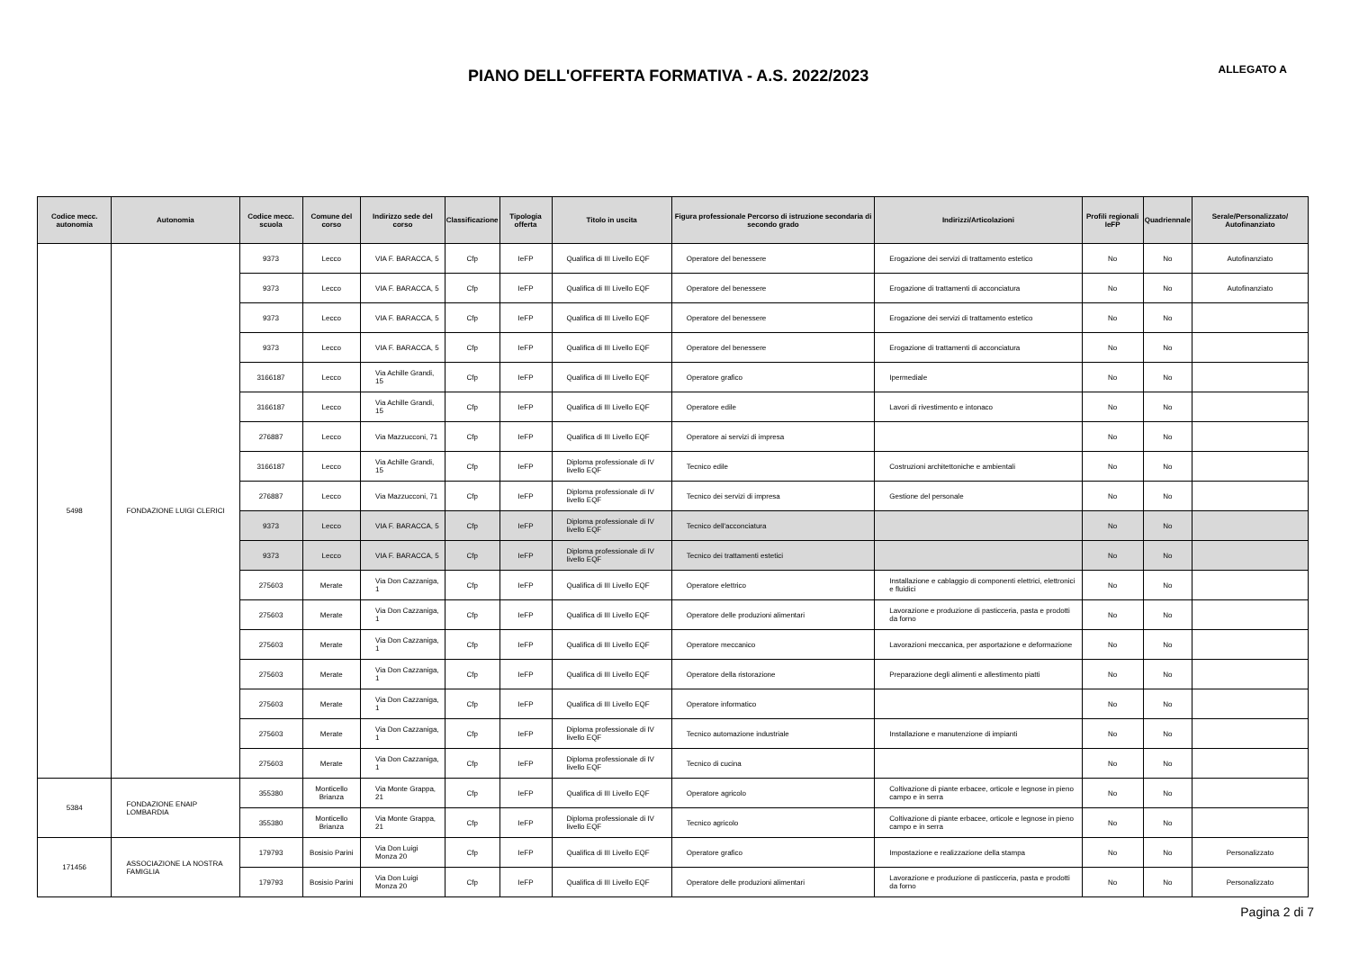PIANO DELL'OFFERTA FORMATIVA - A.S. 2022/2023
ALLEGATO A
| Codice mecc. autonomia | Autonomia | Codice mecc. scuola | Comune del corso | Indirizzo sede del corso | Classificazione | Tipologia offerta | Titolo in uscita | Figura professionale Percorso di istruzione secondaria di secondo grado | Indirizzi/Articolazioni | Profili regionali IeFP | Quadriennale | Serale/Personalizzato/ Autofinanziato |
| --- | --- | --- | --- | --- | --- | --- | --- | --- | --- | --- | --- | --- |
| 5498 | FONDAZIONE LUIGI CLERICI | 9373 | Lecco | VIA F. BARACCA, 5 | Cfp | IeFP | Qualifica di III Livello EQF | Operatore del benessere | Erogazione dei servizi di trattamento estetico | No | No | Autofinanziato |
| | | 9373 | Lecco | VIA F. BARACCA, 5 | Cfp | IeFP | Qualifica di III Livello EQF | Operatore del benessere | Erogazione di trattamenti di acconciatura | No | No | Autofinanziato |
| | | 9373 | Lecco | VIA F. BARACCA, 5 | Cfp | IeFP | Qualifica di III Livello EQF | Operatore del benessere | Erogazione dei servizi di trattamento estetico | No | No | |
| | | 9373 | Lecco | VIA F. BARACCA, 5 | Cfp | IeFP | Qualifica di III Livello EQF | Operatore del benessere | Erogazione di trattamenti di acconciatura | No | No | |
| | | 3166187 | Lecco | Via Achille Grandi, 15 | Cfp | IeFP | Qualifica di III Livello EQF | Operatore grafico | Ipermediale | No | No | |
| | | 3166187 | Lecco | Via Achille Grandi, 15 | Cfp | IeFP | Qualifica di III Livello EQF | Operatore edile | Lavori di rivestimento e intonaco | No | No | |
| | | 276887 | Lecco | Via Mazzucconi, 71 | Cfp | IeFP | Qualifica di III Livello EQF | Operatore ai servizi di impresa | | No | No | |
| | | 3166187 | Lecco | Via Achille Grandi, 15 | Cfp | IeFP | Diploma professionale di IV livello EQF | Tecnico edile | Costruzioni architettoniche e ambientali | No | No | |
| | | 276887 | Lecco | Via Mazzucconi, 71 | Cfp | IeFP | Diploma professionale di IV livello EQF | Tecnico dei servizi di impresa | Gestione del personale | No | No | |
| | | 9373 | Lecco | VIA F. BARACCA, 5 | Cfp | IeFP | Diploma professionale di IV livello EQF | Tecnico dell'acconciatura | | No | No | |
| | | 9373 | Lecco | VIA F. BARACCA, 5 | Cfp | IeFP | Diploma professionale di IV livello EQF | Tecnico dei trattamenti estetici | | No | No | |
| | | 275603 | Merate | Via Don Cazzaniga, 1 | Cfp | IeFP | Qualifica di III Livello EQF | Operatore elettrico | Installazione e cablaggio di componenti elettrici, elettronici e fluidici | No | No | |
| | | 275603 | Merate | Via Don Cazzaniga, 1 | Cfp | IeFP | Qualifica di III Livello EQF | Operatore delle produzioni alimentari | Lavorazione e produzione di pasticceria, pasta e prodotti da forno | No | No | |
| | | 275603 | Merate | Via Don Cazzaniga, 1 | Cfp | IeFP | Qualifica di III Livello EQF | Operatore meccanico | Lavorazioni meccanica, per asportazione e deformazione | No | No | |
| | | 275603 | Merate | Via Don Cazzaniga, 1 | Cfp | IeFP | Qualifica di III Livello EQF | Operatore della ristorazione | Preparazione degli alimenti e allestimento piatti | No | No | |
| | | 275603 | Merate | Via Don Cazzaniga, 1 | Cfp | IeFP | Qualifica di III Livello EQF | Operatore informatico | | No | No | |
| | | 275603 | Merate | Via Don Cazzaniga, 1 | Cfp | IeFP | Diploma professionale di IV livello EQF | Tecnico automazione industriale | Installazione e manutenzione di impianti | No | No | |
| | | 275603 | Merate | Via Don Cazzaniga, 1 | Cfp | IeFP | Diploma professionale di IV livello EQF | Tecnico di cucina | | No | No | |
| 5384 | FONDAZIONE ENAIP LOMBARDIA | 355380 | Monticello Brianza | Via Monte Grappa, 21 | Cfp | IeFP | Qualifica di III Livello EQF | Operatore agricolo | Coltivazione di piante erbacee, orticole e legnose in pieno campo e in serra | No | No | |
| | | 355380 | Monticello Brianza | Via Monte Grappa, 21 | Cfp | IeFP | Diploma professionale di IV livello EQF | Tecnico agricolo | Coltivazione di piante erbacee, orticole e legnose in pieno campo e in serra | No | No | |
| 171456 | ASSOCIAZIONE LA NOSTRA FAMIGLIA | 179793 | Bosisio Parini | Via Don Luigi Monza 20 | Cfp | IeFP | Qualifica di III Livello EQF | Operatore grafico | Impostazione e realizzazione della stampa | No | No | Personalizzato |
| | | 179793 | Bosisio Parini | Via Don Luigi Monza 20 | Cfp | IeFP | Qualifica di III Livello EQF | Operatore delle produzioni alimentari | Lavorazione e produzione di pasticceria, pasta e prodotti da forno | No | No | Personalizzato |
Pagina 2 di 7